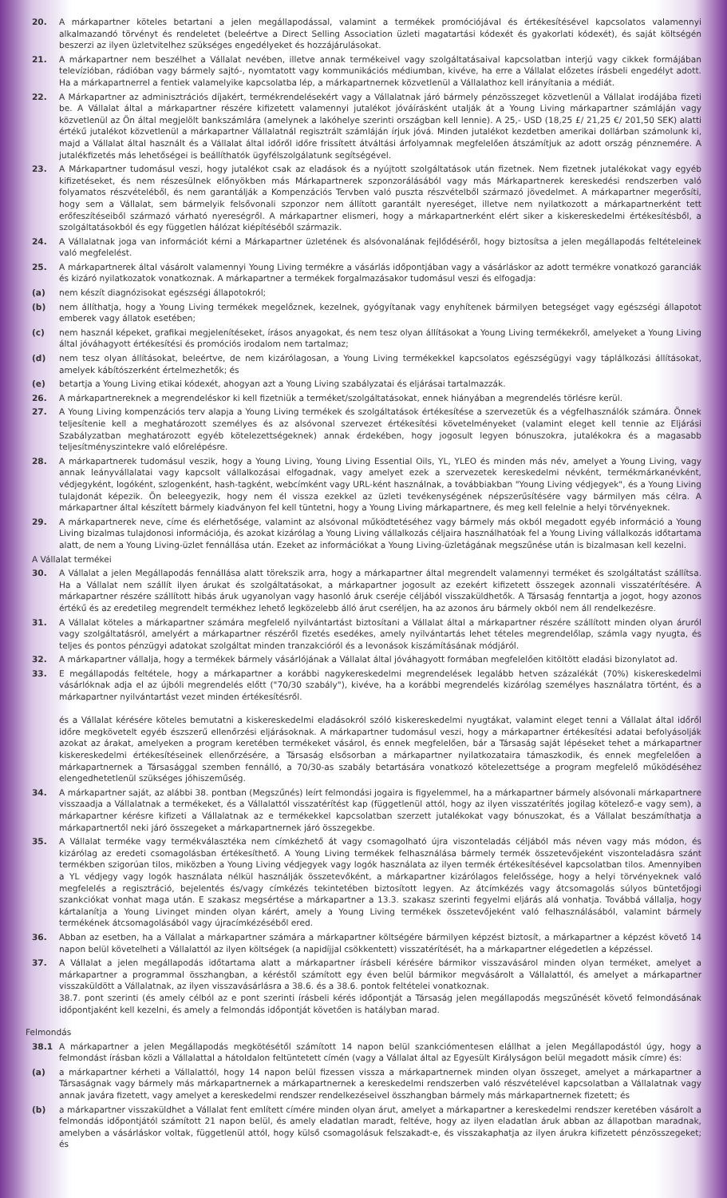20. A márkapartner köteles betartani a jelen megállapodással, valamint a termékek promóciójával és értékesítésével kapcsolatos valamennyi alkalmazandó törvényt és rendeletet (beleértve a Direct Selling Association üzleti magatartási kódexét és gyakorlati kódexét), és saját költségén beszerzi az ilyen üzletvitelhez szükséges engedélyeket és hozzájárulásokat.
21. A márkapartner nem beszélhet a Vállalat nevében, illetve annak termékeivel vagy szolgáltatásaival kapcsolatban interjú vagy cikkek formájában televízióban, rádióban vagy bármely sajtó-, nyomtatott vagy kommunikációs médiumban, kivéve, ha erre a Vállalat előzetes írásbeli engedélyt adott. Ha a márkapartnerrel a fentiek valamelyike kapcsolatba lép, a márkapartnernek közvetlenül a Vállalathoz kell irányítania a médiát.
22. A Márkapartner az adminisztrációs díjakért, termékrendelésekért vagy a Vállalatnak járó bármely pénzösszeget közvetlenül a Vállalat irodájába fizeti be. A Vállalat által a márkapartner részére kifizetett valamennyi jutalékot jóváírásként utalják át a Young Living márkapartner számláján vagy közvetlenül az Ön által megjelölt bankszámlára (amelynek a lakóhelye szerinti országban kell lennie). A 25,- USD (18,25 £/ 21,25 €/ 201,50 SEK) alatti értékű jutalékot közvetlenül a márkapartner Vállalatnál regisztrált számláján írjuk jóvá. Minden jutalékot kezdetben amerikai dollárban számolunk ki, majd a Vállalat által használt és a Vállalat által időről időre frissített átváltási árfolyamnak megfelelően átszámítjuk az adott ország pénznemére. A jutalékfizetés más lehetőségei is beállíthatók ügyfélszolgálatunk segítségével.
23. A Márkapartner tudomásul veszi, hogy jutalékot csak az eladások és a nyújtott szolgáltatások után fizetnek. Nem fizetnek jutalékokat vagy egyéb kifizetéseket, és nem részesülnek előnyökben más Márkapartnerek szponzorálásából vagy más Márkapartnerek kereskedési rendszerben való folyamatos részvételéből, és nem garantálják a Kompenzációs Tervben való puszta részvételből származó jövedelmet. A márkapartner megerősíti, hogy sem a Vállalat, sem bármelyik felsővonali szponzor nem állított garantált nyereséget, illetve nem nyilatkozott a márkapartnerként tett erőfeszítéseiből származó várható nyereségről. A márkapartner elismeri, hogy a márkapartnerként elért siker a kiskereskedelmi értékesítésből, a szolgáltatásokból és egy független hálózat kiépítéséből származik.
24. A Vállalatnak joga van információt kérni a Márkapartner üzletének és alsóvonalának fejlődéséről, hogy biztosítsa a jelen megállapodás feltételeinek való megfelelést.
25. A márkapartnerek által vásárolt valamennyi Young Living termékre a vásárlás időpontjában vagy a vásárláskor az adott termékre vonatkozó garanciák és kizáró nyilatkozatok vonatkoznak. A márkapartner a termékek forgalmazásakor tudomásul veszi és elfogadja:
(a) nem készít diagnózisokat egészségi állapotokról;
(b) nem állíthatja, hogy a Young Living termékek megelőznek, kezelnek, gyógyítanak vagy enyhítenek bármilyen betegséget vagy egészségi állapotot emberek vagy állatok esetében;
(c) nem használ képeket, grafikai megjelenítéseket, írásos anyagokat, és nem tesz olyan állításokat a Young Living termékekről, amelyeket a Young Living által jóváhagyott értékesítési és promóciós irodalom nem tartalmaz;
(d) nem tesz olyan állításokat, beleértve, de nem kizárólagosan, a Young Living termékekkel kapcsolatos egészségügyi vagy táplálkozási állításokat, amelyek kábítószerként értelmezhetők; és
(e) betartja a Young Living etikai kódexét, ahogyan azt a Young Living szabályzatai és eljárásai tartalmazzák.
26. A márkapartnereknek a megrendeléskor ki kell fizetniük a terméket/szolgáltatásokat, ennek hiányában a megrendelés törlésre kerül.
27. A Young Living kompenzációs terv alapja a Young Living termékek és szolgáltatások értékesítése a szervezetük és a végfelhasználók számára. Önnek teljesítenie kell a meghatározott személyes és az alsóvonal szervezet értékesítési követelményeket (valamint eleget kell tennie az Eljárási Szabályzatban meghatározott egyéb kötelezettségeknek) annak érdekében, hogy jogosult legyen bónuszokra, jutalékokra és a magasabb teljesítményszintekre való előrelépésre.
28. A márkapartnerek tudomásul veszik, hogy a Young Living, Young Living Essential Oils, YL, YLEO és minden más név, amelyet a Young Living, vagy annak leányvállalatai vagy kapcsolt vállalkozásai elfogadnak, vagy amelyet ezek a szervezetek kereskedelmi névként, termékmárkanévként, védjegyként, logóként, szlogenként, hash-tagként, webcímként vagy URL-ként használnak, a továbbiakban "Young Living védjegyek", és a Young Living tulajdonát képezik. Ön beleegyezik, hogy nem él vissza ezekkel az üzleti tevékenységének népszerűsítésére vagy bármilyen más célra. A márkapartner által készített bármely kiadványon fel kell tüntetni, hogy a Young Living márkapartnere, és meg kell felelnie a helyi törvényeknek.
29. A márkapartnerek neve, címe és elérhetősége, valamint az alsóvonal működtetéséhez vagy bármely más okból megadott egyéb információ a Young Living bizalmas tulajdonosi információja, és azokat kizárólag a Young Living vállalkozás céljaira használhatóak fel a Young Living vállalkozás időtartama alatt, de nem a Young Living-üzlet fennállása után. Ezeket az információkat a Young Living-üzletágának megszűnése után is bizalmasan kell kezelni.
A Vállalat termékei
30. A Vállalat a jelen Megállapodás fennállása alatt törekszik arra, hogy a márkapartner által megrendelt valamennyi terméket és szolgáltatást szállítsa. Ha a Vállalat nem szállít ilyen árukat és szolgáltatásokat, a márkapartner jogosult az ezekért kifizetett összegek azonnali visszatérítésére. A márkapartner részére szállított hibás áruk ugyanolyan vagy hasonló áruk cseréje céljából visszaküldhetők. A Társaság fenntartja a jogot, hogy azonos értékű és az eredetileg megrendelt termékhez lehető legközelebb álló árut cseréljen, ha az azonos áru bármely okból nem áll rendelkezésre.
31. A Vállalat köteles a márkapartner számára megfelelő nyilvántartást biztosítani a Vállalat által a márkapartner részére szállított minden olyan áruról vagy szolgáltatásról, amelyért a márkapartner részéről fizetés esedékes, amely nyilvántartás lehet tételes megrendelőlap, számla vagy nyugta, és teljes és pontos pénzügyi adatokat szolgáltat minden tranzakcióról és a levonások kiszámításának módjáról.
32. A márkapartner vállalja, hogy a termékek bármely vásárlójának a Vállalat által jóváhagyott formában megfelelően kitöltött eladási bizonylatot ad.
33. E megállapodás feltétele, hogy a márkapartner a korábbi nagykereskedelmi megrendelések legalább hetven százalékát (70%) kiskereskedelmi vásárlóknak adja el az újbóli megrendelés előtt ("70/30 szabály"), kivéve, ha a korábbi megrendelés kizárólag személyes használatra történt, és a márkapartner nyilvántartást vezet minden értékesítésről.
és a Vállalat kérésére köteles bemutatni a kiskereskedelmi eladásokról szóló kiskereskedelmi nyugtákat, valamint eleget tenni a Vállalat által időről időre megkövetelt egyéb észszerű ellenőrzési eljárásoknak. A márkapartner tudomásul veszi, hogy a márkapartner értékesítési adatai befolyásolják azokat az árakat, amelyeken a program keretében termékeket vásárol, és ennek megfelelően, bár a Társaság saját lépéseket tehet a márkapartner kiskereskedelmi értékesítéseinek ellenőrzésére, a Társaság elsősorban a márkapartner nyilatkozataira támaszkodik, és ennek megfelelően a márkapartnernek a Társasággal szemben fennálló, a 70/30-as szabály betartására vonatkozó kötelezettsége a program megfelelő működéséhez elengedhetetlenül szükséges jóhiszeműség.
34. A márkapartner saját, az alábbi 38. pontban (Megszűnés) leírt felmondási jogaira is figyelemmel, ha a márkapartner bármely alsóvonali márkapartnere visszaadja a Vállalatnak a termékeket, és a Vállalattól visszatérítést kap (függetlenül attól, hogy az ilyen visszatérítés jogilag kötelező-e vagy sem), a márkapartner kérésre kifizeti a Vállalatnak az e termékekkel kapcsolatban szerzett jutalékokat vagy bónuszokat, és a Vállalat beszámíthatja a márkapartnertől neki járó összegeket a márkapartnernek járó összegekbe.
35. A Vállalat terméke vagy termékválasztéka nem címkézhető át vagy csomagolható újra viszonteladás céljából más néven vagy más módon, és kizárólag az eredeti csomagolásban értékesíthető. A Young Living termékek felhasználása bármely termék összetevőjeként viszonteladásra szánt termékben szigorúan tilos, miközben a Young Living védjegyek vagy logók használata az ilyen termék értékesítésével kapcsolatban tilos. Amennyiben a YL védjegy vagy logók használata nélkül használják összetevőként, a márkapartner kizárólagos felelőssége, hogy a helyi törvényeknek való megfelelés a regisztráció, bejelentés és/vagy címkézés tekintetében biztosított legyen. Az átcímkézés vagy átcsomagolás súlyos büntetőjogi szankciókat vonhat maga után. E szakasz megsértése a márkapartner a 13.3. szakasz szerinti fegyelmi eljárás alá vonhatja. Továbbá vállalja, hogy kártalanítja a Young Livinget minden olyan kárért, amely a Young Living termékek összetevőjeként való felhasználásából, valamint bármely termékének átcsomagolásából vagy újracímkézéséből ered.
36. Abban az esetben, ha a Vállalat a márkapartner számára a márkapartner költségére bármilyen képzést biztosít, a márkapartner a képzést követő 14 napon belül követelheti a Vállalattól az ilyen költségek (a napidíjjal csökkentett) visszatérítését, ha a márkapartner elégedetlen a képzéssel.
37. A Vállalat a jelen megállapodás időtartama alatt a márkapartner írásbeli kérésére bármikor visszavásárol minden olyan terméket, amelyet a márkapartner a programmal összhangban, a kéréstől számított egy éven belül bármikor megvásárolt a Vállalattól, és amelyet a márkapartner visszaküldött a Vállalatnak, az ilyen visszavásárlásra a 38.6. és a 38.6. pontok feltételei vonatkoznak.
38.7. pont szerinti (és amely célból az e pont szerinti írásbeli kérés időpontját a Társaság jelen megállapodás megszűnését követő felmondásának időpontjaként kell kezelni, és amely a felmondás időpontját követően is hatályban marad.
Felmondás
38.1 A márkapartner a jelen Megállapodás megkötésétől számított 14 napon belül szankciómentesen elállhat a jelen Megállapodástól úgy, hogy a felmondást írásban közli a Vállalattal a hátoldalon feltüntetett címén (vagy a Vállalat által az Egyesült Királyságon belül megadott másik címre) és:
(a) a márkapartner kérheti a Vállalattól, hogy 14 napon belül fizessen vissza a márkapartnernek minden olyan összeget, amelyet a márkapartner a Társaságnak vagy bármely más márkapartnernek a márkapartnernek a kereskedelmi rendszerben való részvételével kapcsolatban a Vállalatnak vagy annak javára fizetett, vagy amelyet a kereskedelmi rendszer rendelkezéseivel összhangban bármely más márkapartnernek fizetett; és
(b) a márkapartner visszaküldhet a Vállalat fent említett címére minden olyan árut, amelyet a márkapartner a kereskedelmi rendszer keretében vásárolt a felmondás időpontjától számított 21 napon belül, és amely eladatlan maradt, feltéve, hogy az ilyen eladatlan áruk abban az állapotban maradnak, amelyben a vásárláskor voltak, függetlenül attól, hogy külső csomagolásuk felszakadt-e, és visszakaphatja az ilyen árukra kifizetett pénzösszegeket; és